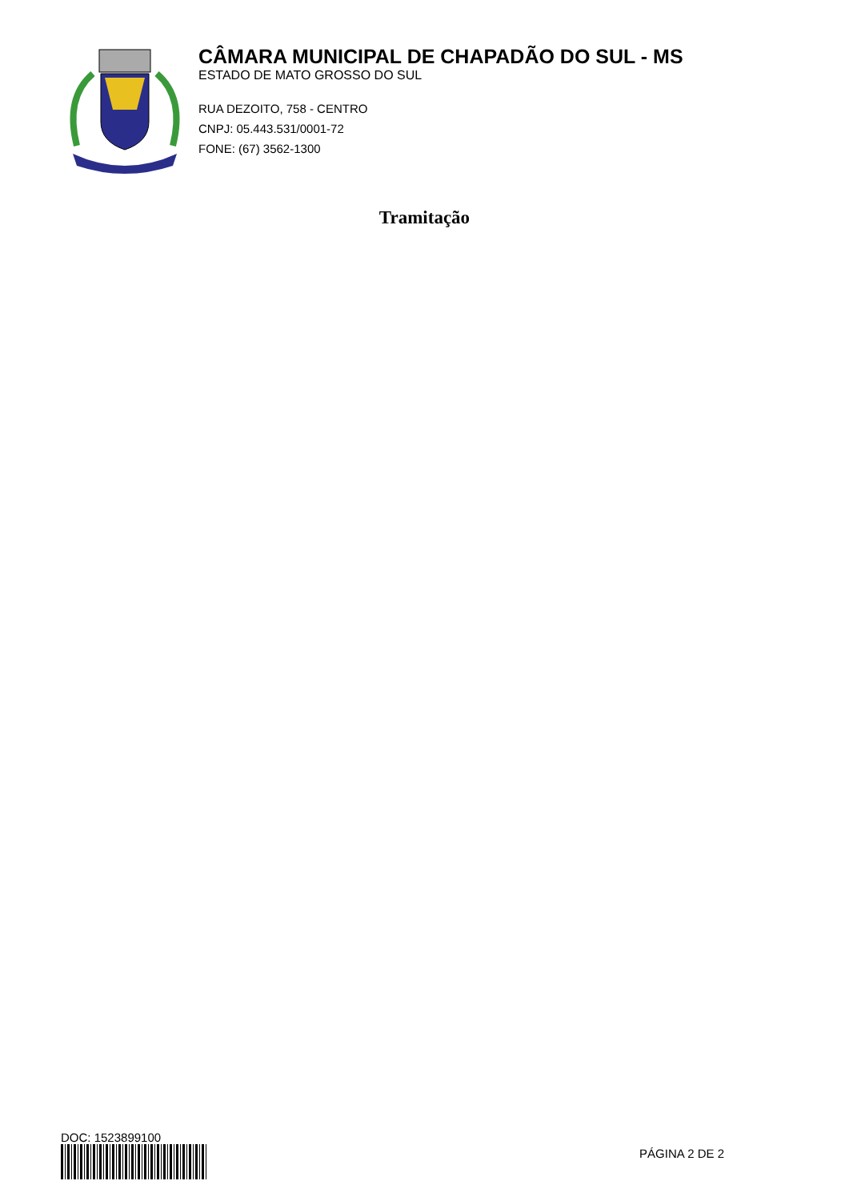CÂMARA MUNICIPAL DE CHAPADÃO DO SUL - MS
ESTADO DE MATO GROSSO DO SUL
RUA DEZOITO, 758 - CENTRO
CNPJ: 05.443.531/0001-72
FONE: (67) 3562-1300
Tramitação
DOC: 1523899100
PÁGINA 2 DE 2